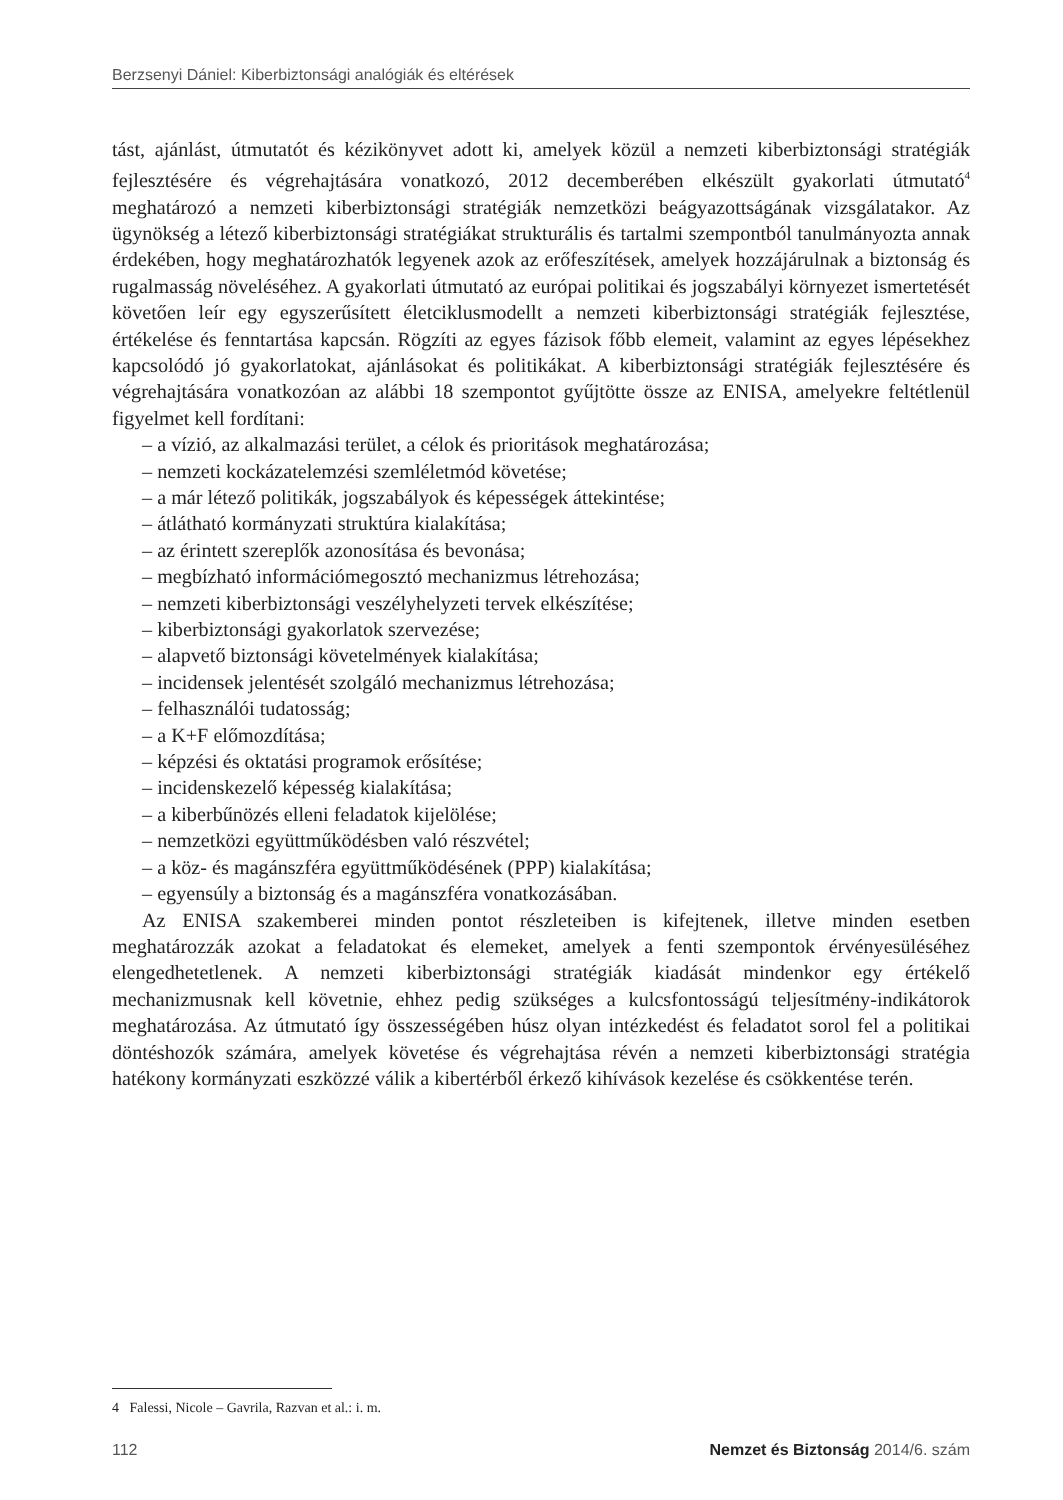Berzsenyi Dániel: Kiberbiztonsági analógiák és eltérések
tást, ajánlást, útmutatót és kézikönyvet adott ki, amelyek közül a nemzeti kiberbiztonsági stratégiák fejlesztésére és végrehajtására vonatkozó, 2012 decemberében elkészült gyakorlati útmutató<sup>4</sup> meghatározó a nemzeti kiberbiztonsági stratégiák nemzetközi beágyazottságának vizsgálatakor. Az ügynökség a létező kiberbiztonsági stratégiákat strukturális és tartalmi szempontból tanulmányozta annak érdekében, hogy meghatározhatók legyenek azok az erőfeszítések, amelyek hozzájárulnak a biztonság és rugalmasság növeléséhez. A gyakorlati útmutató az európai politikai és jogszabályi környezet ismertetését követően leír egy egyszerűsített életciklusmodellt a nemzeti kiberbiztonsági stratégiák fejlesztése, értékelése és fenntartása kapcsán. Rögzíti az egyes fázisok főbb elemeit, valamint az egyes lépésekhez kapcsolódó jó gyakorlatokat, ajánlásokat és politikákat. A kiberbiztonsági stratégiák fejlesztésére és végrehajtására vonatkozóan az alábbi 18 szempontot gyűjtötte össze az ENISA, amelyekre feltétlenül figyelmet kell fordítani:
– a vízió, az alkalmazási terület, a célok és prioritások meghatározása;
– nemzeti kockázatelemzési szemléletmód követése;
– a már létező politikák, jogszabályok és képességek áttekintése;
– átlátható kormányzati struktúra kialakítása;
– az érintett szereplők azonosítása és bevonása;
– megbízható információmegosztó mechanizmus létrehozása;
– nemzeti kiberbiztonsági veszélyhelyzeti tervek elkészítése;
– kiberbiztonsági gyakorlatok szervezése;
– alapvető biztonsági követelmények kialakítása;
– incidensek jelentését szolgáló mechanizmus létrehozása;
– felhasználói tudatosság;
– a K+F előmozdítása;
– képzési és oktatási programok erősítése;
– incidenskezelő képesség kialakítása;
– a kiberbűnözés elleni feladatok kijelölése;
– nemzetközi együttműködésben való részvétel;
– a köz- és magánszféra együttműködésének (PPP) kialakítása;
– egyensúly a biztonság és a magánszféra vonatkozásában.
Az ENISA szakemberei minden pontot részleteiben is kifejtenek, illetve minden esetben meghatározzák azokat a feladatokat és elemeket, amelyek a fenti szempontok érvényesüléséhez elengedhetetlenek. A nemzeti kiberbiztonsági stratégiák kiadását mindenkor egy értékelő mechanizmusnak kell követnie, ehhez pedig szükséges a kulcsfontosságú teljesítmény-indikátorok meghatározása. Az útmutató így összességében húsz olyan intézkedést és feladatot sorol fel a politikai döntéshozók számára, amelyek követése és végrehajtása révén a nemzeti kiberbiztonsági stratégia hatékony kormányzati eszközzé válik a kibertérből érkező kihívások kezelése és csökkentése terén.
4 Falessi, Nicole – Gavrila, Razvan et al.: i. m.
112 Nemzet és Biztonság 2014/6. szám